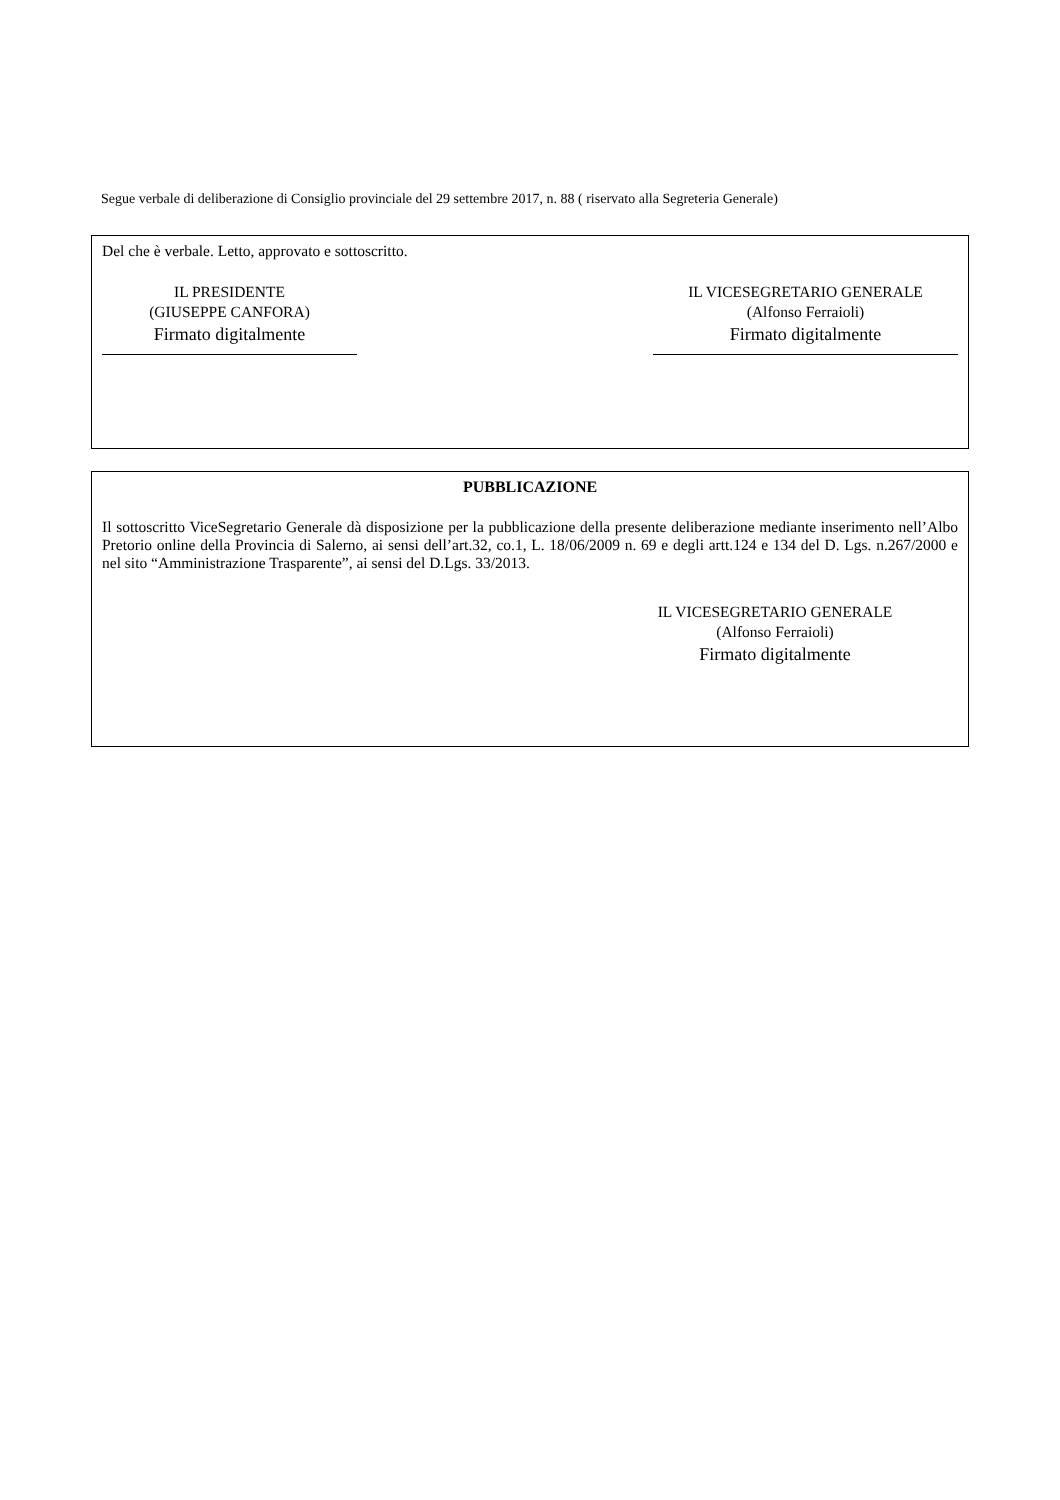Segue verbale di deliberazione di Consiglio provinciale del 29 settembre 2017, n. 88 ( riservato alla Segreteria Generale)
Del che è verbale. Letto, approvato e sottoscritto.
IL PRESIDENTE
(GIUSEPPE CANFORA)
Firmato digitalmente
IL VICESEGRETARIO GENERALE
(Alfonso Ferraioli)
Firmato digitalmente
PUBBLICAZIONE
Il sottoscritto ViceSegretario Generale dà disposizione per la pubblicazione della presente deliberazione mediante inserimento nell’Albo Pretorio online della Provincia di Salerno, ai sensi dell’art.32, co.1, L. 18/06/2009 n. 69 e degli artt.124 e 134 del D. Lgs. n.267/2000 e nel sito “Amministrazione Trasparente”, ai sensi del D.Lgs. 33/2013.
IL VICESEGRETARIO GENERALE
(Alfonso Ferraioli)
Firmato digitalmente